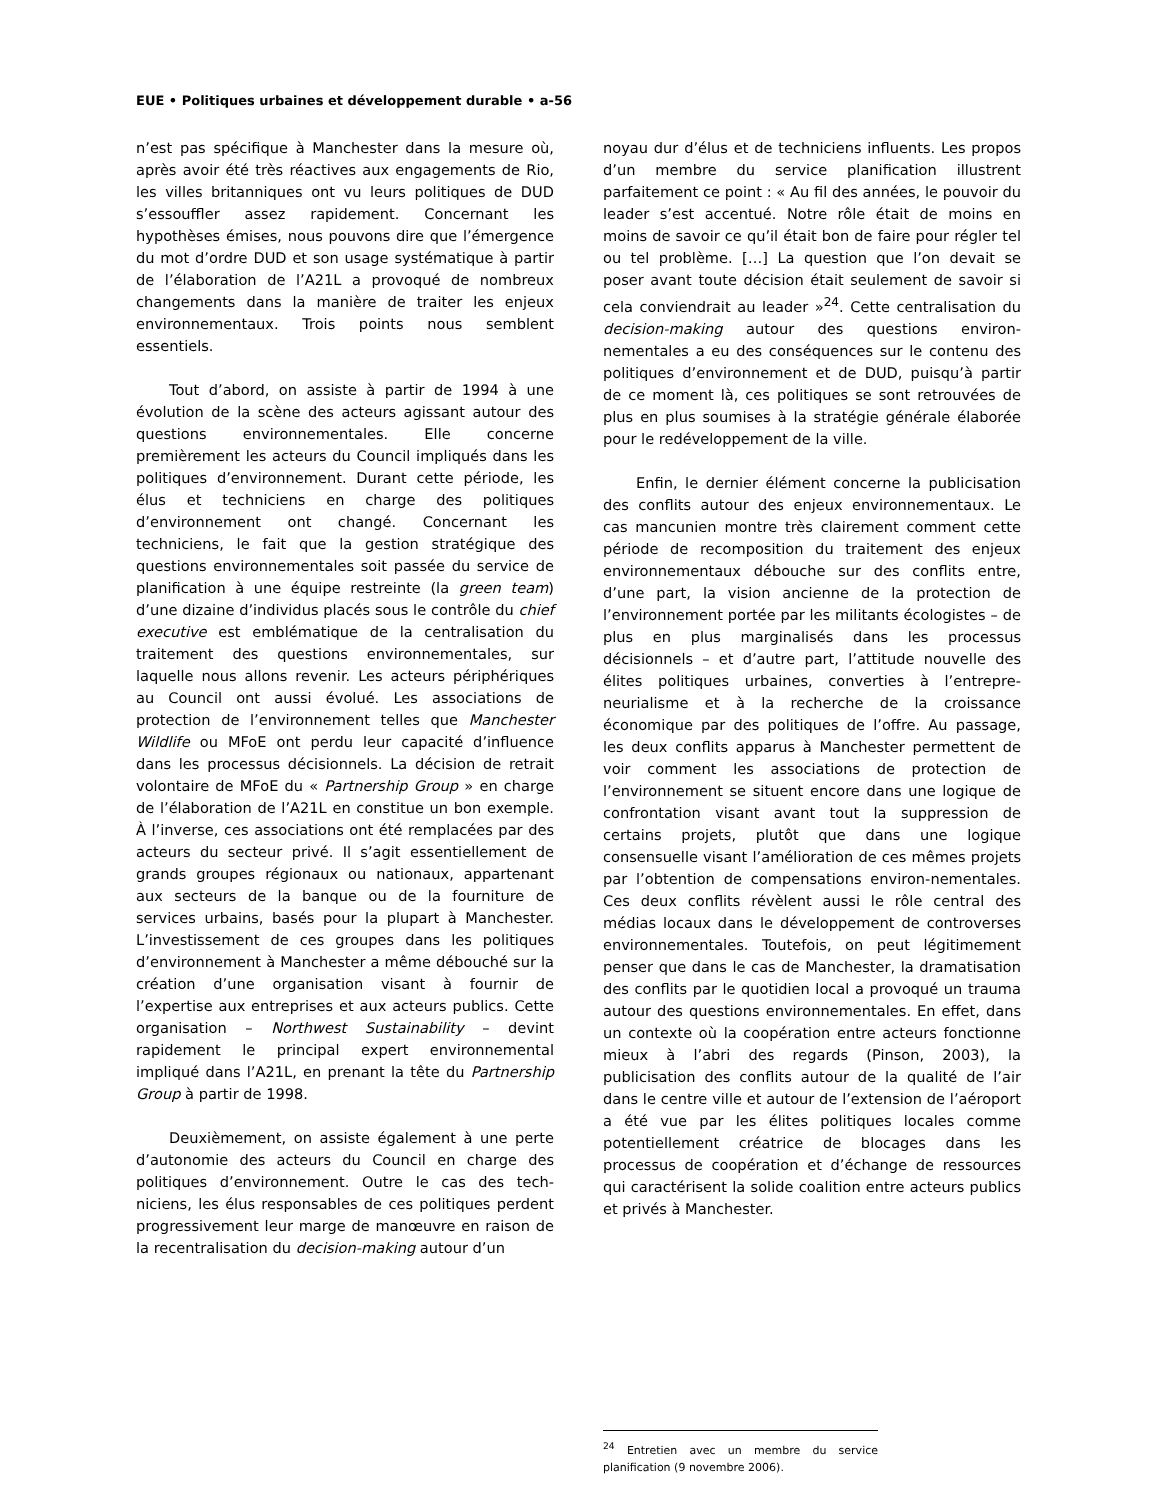EUE • Politiques urbaines et développement durable • a-56
n’est pas spécifique à Manchester dans la mesure où, après avoir été très réactives aux engagements de Rio, les villes britanniques ont vu leurs politiques de DUD s’essouffler assez rapidement. Concernant les hypothèses émises, nous pouvons dire que l’émergence du mot d’ordre DUD et son usage systématique à partir de l’élaboration de l’A21L a provoqué de nombreux changements dans la manière de traiter les enjeux environnementaux. Trois points nous semblent essentiels.
Tout d’abord, on assiste à partir de 1994 à une évolution de la scène des acteurs agissant autour des questions environnementales. Elle concerne premièrement les acteurs du Council impliqués dans les politiques d’environnement. Durant cette période, les élus et techniciens en charge des politiques d’environnement ont changé. Concernant les techniciens, le fait que la gestion stratégique des questions environnementales soit passée du service de planification à une équipe restreinte (la green team) d’une dizaine d’individus placés sous le contrôle du chief executive est emblématique de la centralisation du traitement des questions environnementales, sur laquelle nous allons revenir. Les acteurs périphériques au Council ont aussi évolué. Les associations de protection de l’environnement telles que Manchester Wildlife ou MFoE ont perdu leur capacité d’influence dans les processus décisionnels. La décision de retrait volontaire de MFoE du « Partnership Group » en charge de l’élaboration de l’A21L en constitue un bon exemple. À l’inverse, ces associations ont été remplacées par des acteurs du secteur privé. Il s’agit essentiellement de grands groupes régionaux ou nationaux, appartenant aux secteurs de la banque ou de la fourniture de services urbains, basés pour la plupart à Manchester. L’investissement de ces groupes dans les politiques d’environnement à Manchester a même débouché sur la création d’une organisation visant à fournir de l’expertise aux entreprises et aux acteurs publics. Cette organisation – Northwest Sustainability – devint rapidement le principal expert environnemental impliqué dans l’A21L, en prenant la tête du Partnership Group à partir de 1998.
Deuxièmement, on assiste également à une perte d’autonomie des acteurs du Council en charge des politiques d’environnement. Outre le cas des tech-niciens, les élus responsables de ces politiques perdent progressivement leur marge de manœuvre en raison de la recentralisation du decision-making autour d’un
noyau dur d’élus et de techniciens influents. Les propos d’un membre du service planification illustrent parfaitement ce point : « Au fil des années, le pouvoir du leader s’est accentué. Notre rôle était de moins en moins de savoir ce qu’il était bon de faire pour régler tel ou tel problème. […] La question que l’on devait se poser avant toute décision était seulement de savoir si cela conviendrait au leader »<sup>24</sup>. Cette centralisation du decision-making autour des questions environ-nementales a eu des conséquences sur le contenu des politiques d’environnement et de DUD, puisqu’à partir de ce moment là, ces politiques se sont retrouvées de plus en plus soumises à la stratégie générale élaborée pour le redéveloppement de la ville.
Enfin, le dernier élément concerne la publicisation des conflits autour des enjeux environnementaux. Le cas mancunien montre très clairement comment cette période de recomposition du traitement des enjeux environnementaux débouche sur des conflits entre, d’une part, la vision ancienne de la protection de l’environnement portée par les militants écologistes – de plus en plus marginalisés dans les processus décisionnels – et d’autre part, l’attitude nouvelle des élites politiques urbaines, converties à l’entrepre-neurialisme et à la recherche de la croissance économique par des politiques de l’offre. Au passage, les deux conflits apparus à Manchester permettent de voir comment les associations de protection de l’environnement se situent encore dans une logique de confrontation visant avant tout la suppression de certains projets, plutôt que dans une logique consensuelle visant l’amélioration de ces mêmes projets par l’obtention de compensations environ-nementales. Ces deux conflits révèlent aussi le rôle central des médias locaux dans le développement de controverses environnementales. Toutefois, on peut légitimement penser que dans le cas de Manchester, la dramatisation des conflits par le quotidien local a provoqué un trauma autour des questions environnementales. En effet, dans un contexte où la coopération entre acteurs fonctionne mieux à l’abri des regards (Pinson, 2003), la publicisation des conflits autour de la qualité de l’air dans le centre ville et autour de l’extension de l’aéroport a été vue par les élites politiques locales comme potentiellement créatrice de blocages dans les processus de coopération et d’échange de ressources qui caractérisent la solide coalition entre acteurs publics et privés à Manchester.
<sup>24</sup> Entretien avec un membre du service planification (9 novembre 2006).